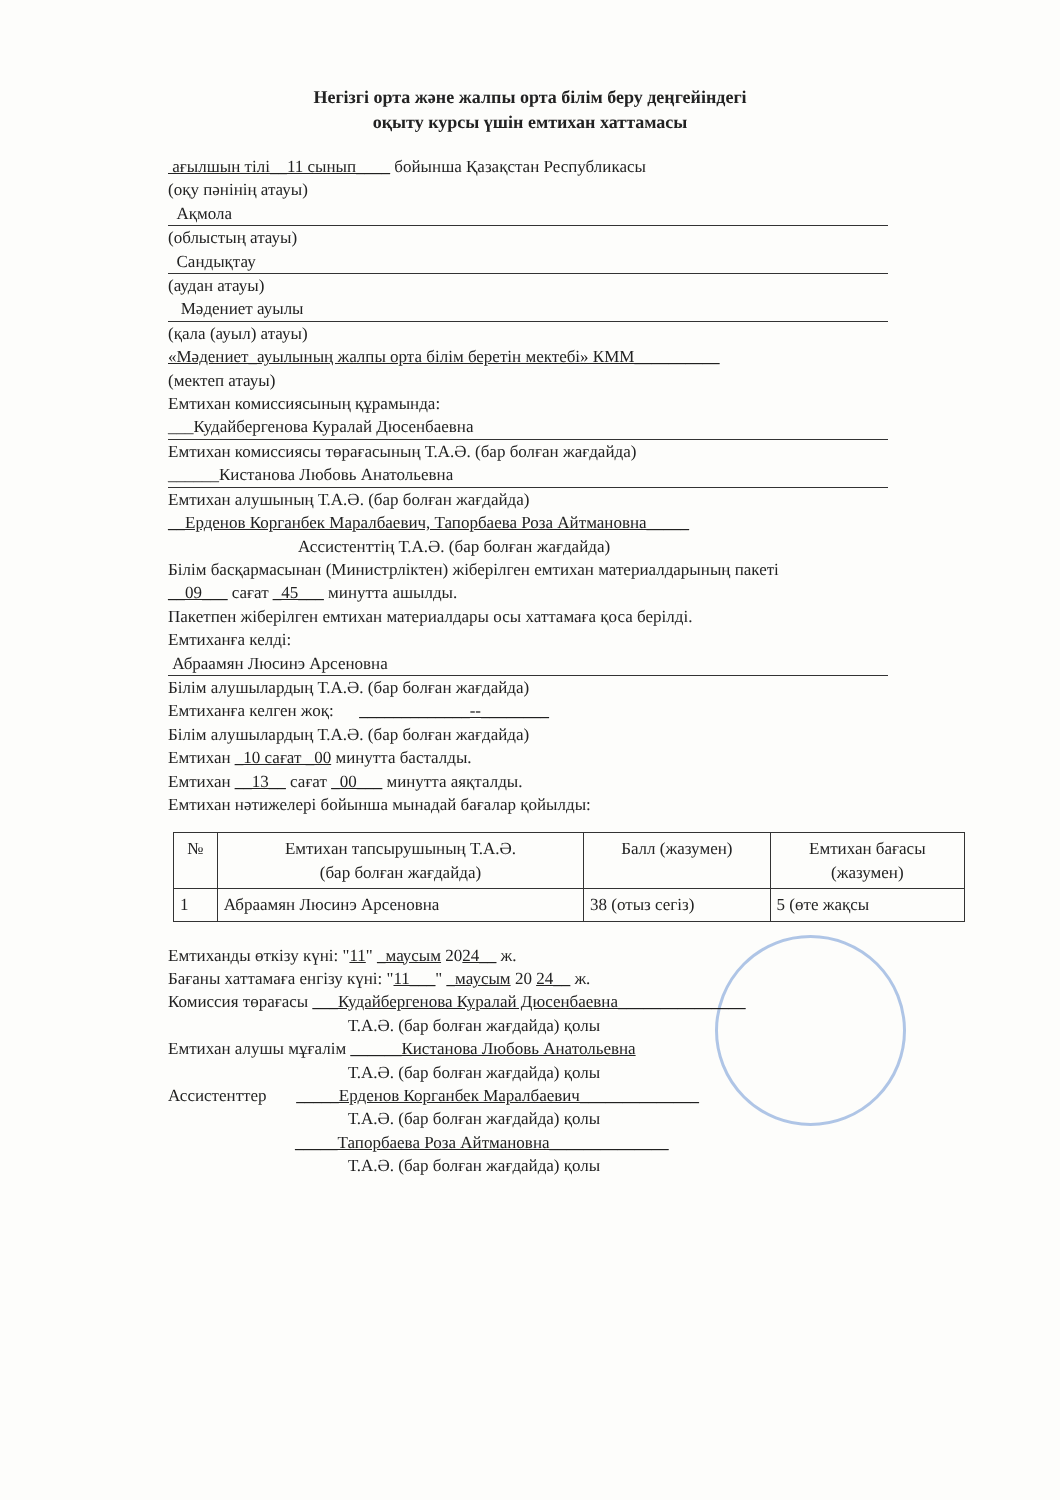Негізгі орта және жалпы орта білім беру деңгейіндегі
оқыту курсы үшін емтихан хаттамасы
ағылшын тілі__11 сынып____ бойынша Қазақстан Республикасы
(оқу пәнінің атауы)
Ақмола
(облыстың атауы)
Сандықтау
(аудан атауы)
Мәдениет ауылы
(қала (ауыл) атауы)
«Мәдениет_ауылының жалпы орта білім беретін мектебі» КММ__________
(мектеп атауы)
Емтихан комиссиясының құрамында:
___Кудайбергенова Куралай Дюсенбаевна
Емтихан комиссиясы төрағасының Т.А.Ә. (бар болған жағдайда)
______Кистанова Любовь Анатольевна
Емтихан алушының Т.А.Ә. (бар болған жағдайда)
__Ерденов Корганбек Маралбаевич, Тапорбаева Роза Айтмановна_____
Ассистенттің Т.А.Ә. (бар болған жағдайда)
Білім басқармасынан (Министрліктен) жіберілген емтихан материалдарының пакеті
__09___ сағат _45___ минутта ашылды.
Пакетпен жіберілген емтихан материалдары осы хаттамаға қоса берілді.
Емтиханға келді:
Абраамян Люсинэ Арсеновна
Білім алушылардың Т.А.Ә. (бар болған жағдайда)
Емтиханға келген жоқ: _____________--________
Білім алушылардың Т.А.Ә. (бар болған жағдайда)
Емтихан _10 сағат _00 минутта басталды.
Емтихан __13__ сағат _00___ минутта аяқталды.
Емтихан нәтижелері бойынша мынадай бағалар қойылды:
| № | Емтихан тапсырушының Т.А.Ә. (бар болған жағдайда) | Балл (жазумен) | Емтихан бағасы (жазумен) |
| --- | --- | --- | --- |
| 1 | Абраамян Люсинэ Арсеновна | 38 (отыз сегіз) | 5 (өте жақсы |
Емтиханды өткізу күні: "11" _маусым 2024__ ж.
Бағаны хаттамаға енгізу күні: "11___" _маусым 20 24__ ж.
Комиссия төрағасы ___Кудайбергенова Куралай Дюсенбаевна_______________
Т.А.Ә. (бар болған жағдайда) қолы
Емтихан алушы мұғалім ______Кистанова Любовь Анатольевна
Т.А.Ә. (бар болған жағдайда) қолы
Ассистенттер _____Ерденов Корганбек Маралбаевич______________
Т.А.Ә. (бар болған жағдайда) қолы
_____Тапорбаева Роза Айтмановна______________
Т.А.Ә. (бар болған жағдайда) қолы